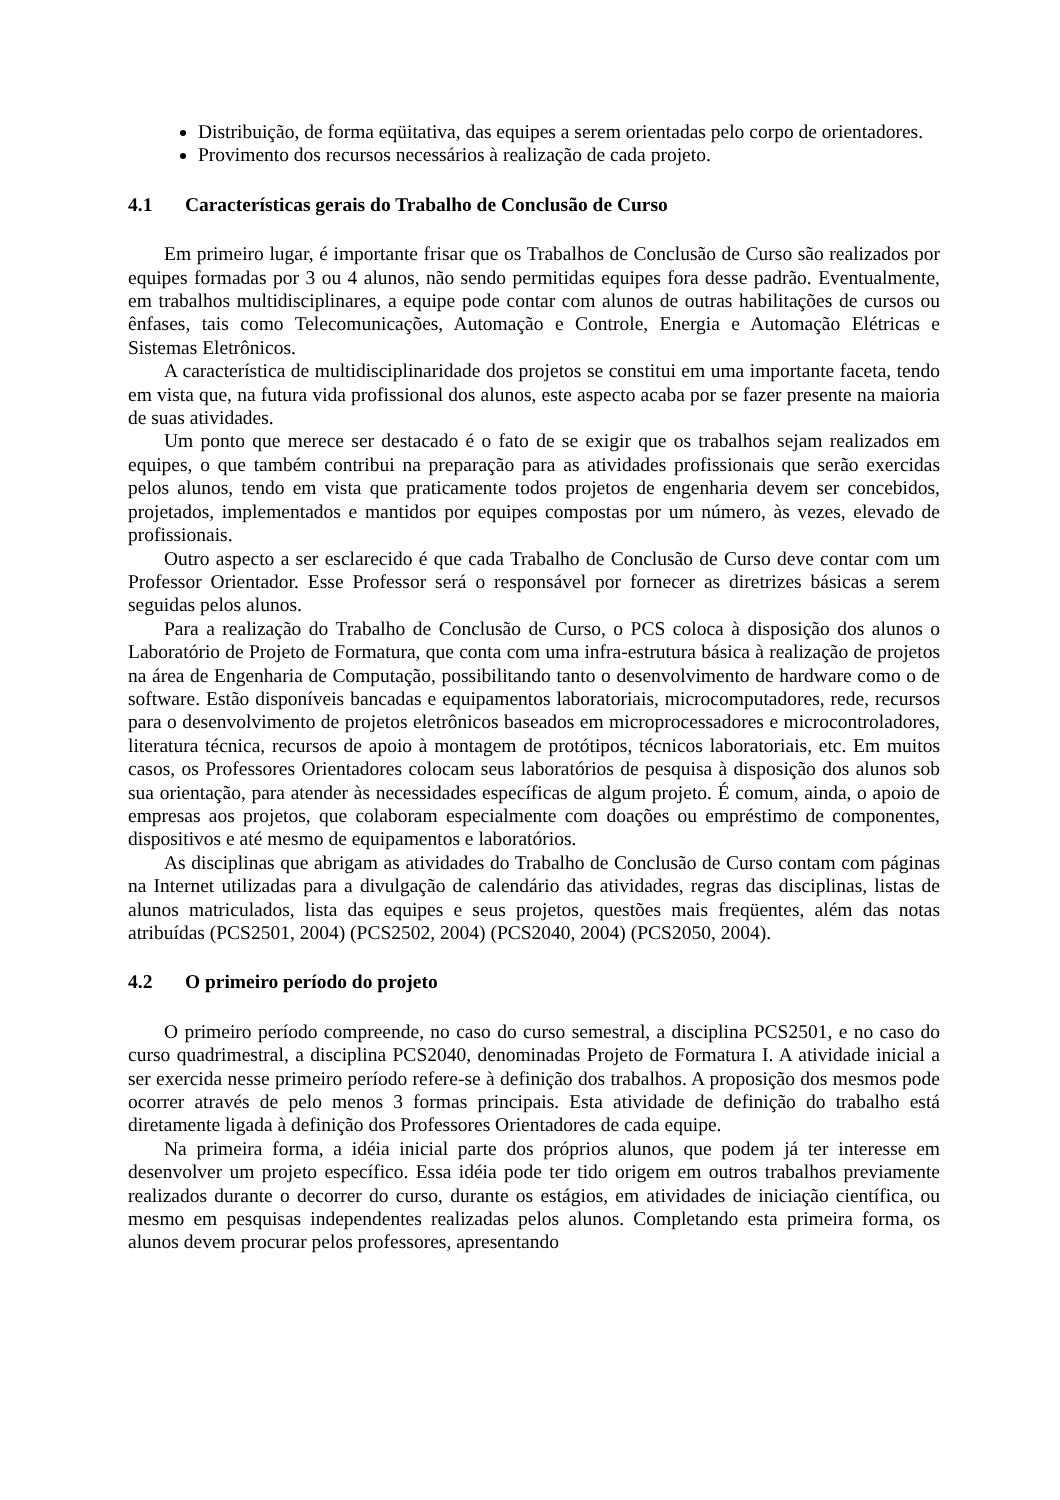Distribuição, de forma eqüitativa, das equipes a serem orientadas pelo corpo de orientadores.
Provimento dos recursos necessários à realização de cada projeto.
4.1 Características gerais do Trabalho de Conclusão de Curso
Em primeiro lugar, é importante frisar que os Trabalhos de Conclusão de Curso são realizados por equipes formadas por 3 ou 4 alunos, não sendo permitidas equipes fora desse padrão. Eventualmente, em trabalhos multidisciplinares, a equipe pode contar com alunos de outras habilitações de cursos ou ênfases, tais como Telecomunicações, Automação e Controle, Energia e Automação Elétricas e Sistemas Eletrônicos.
A característica de multidisciplinaridade dos projetos se constitui em uma importante faceta, tendo em vista que, na futura vida profissional dos alunos, este aspecto acaba por se fazer presente na maioria de suas atividades.
Um ponto que merece ser destacado é o fato de se exigir que os trabalhos sejam realizados em equipes, o que também contribui na preparação para as atividades profissionais que serão exercidas pelos alunos, tendo em vista que praticamente todos projetos de engenharia devem ser concebidos, projetados, implementados e mantidos por equipes compostas por um número, às vezes, elevado de profissionais.
Outro aspecto a ser esclarecido é que cada Trabalho de Conclusão de Curso deve contar com um Professor Orientador. Esse Professor será o responsável por fornecer as diretrizes básicas a serem seguidas pelos alunos.
Para a realização do Trabalho de Conclusão de Curso, o PCS coloca à disposição dos alunos o Laboratório de Projeto de Formatura, que conta com uma infra-estrutura básica à realização de projetos na área de Engenharia de Computação, possibilitando tanto o desenvolvimento de hardware como o de software. Estão disponíveis bancadas e equipamentos laboratoriais, microcomputadores, rede, recursos para o desenvolvimento de projetos eletrônicos baseados em microprocessadores e microcontroladores, literatura técnica, recursos de apoio à montagem de protótipos, técnicos laboratoriais, etc. Em muitos casos, os Professores Orientadores colocam seus laboratórios de pesquisa à disposição dos alunos sob sua orientação, para atender às necessidades específicas de algum projeto. É comum, ainda, o apoio de empresas aos projetos, que colaboram especialmente com doações ou empréstimo de componentes, dispositivos e até mesmo de equipamentos e laboratórios.
As disciplinas que abrigam as atividades do Trabalho de Conclusão de Curso contam com páginas na Internet utilizadas para a divulgação de calendário das atividades, regras das disciplinas, listas de alunos matriculados, lista das equipes e seus projetos, questões mais freqüentes, além das notas atribuídas (PCS2501, 2004) (PCS2502, 2004) (PCS2040, 2004) (PCS2050, 2004).
4.2 O primeiro período do projeto
O primeiro período compreende, no caso do curso semestral, a disciplina PCS2501, e no caso do curso quadrimestral, a disciplina PCS2040, denominadas Projeto de Formatura I. A atividade inicial a ser exercida nesse primeiro período refere-se à definição dos trabalhos. A proposição dos mesmos pode ocorrer através de pelo menos 3 formas principais. Esta atividade de definição do trabalho está diretamente ligada à definição dos Professores Orientadores de cada equipe.
Na primeira forma, a idéia inicial parte dos próprios alunos, que podem já ter interesse em desenvolver um projeto específico. Essa idéia pode ter tido origem em outros trabalhos previamente realizados durante o decorrer do curso, durante os estágios, em atividades de iniciação científica, ou mesmo em pesquisas independentes realizadas pelos alunos. Completando esta primeira forma, os alunos devem procurar pelos professores, apresentando